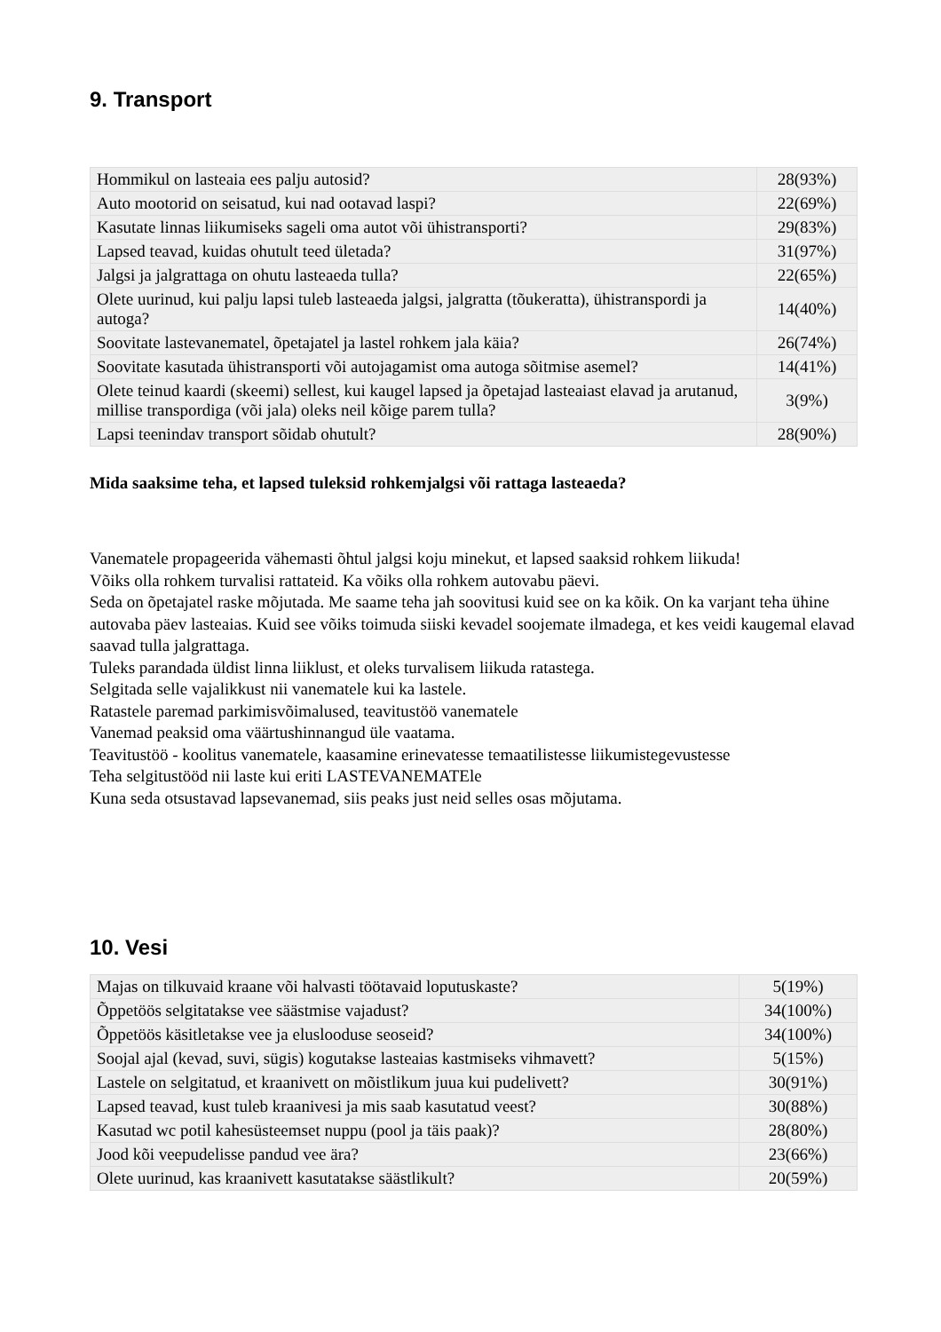9. Transport
| Hommikul on lasteaia ees palju autosid? | 28(93%) |
| Auto mootorid on seisatud, kui nad ootavad laspi? | 22(69%) |
| Kasutate linnas liikumiseks sageli oma autot või ühistransporti? | 29(83%) |
| Lapsed teavad, kuidas ohutult teed ületada? | 31(97%) |
| Jalgsi ja jalgrattaga on ohutu lasteaeda tulla? | 22(65%) |
| Olete uurinud, kui palju lapsi tuleb lasteaeda jalgsi, jalgratta (tõukeratta), ühistranspordi ja autoga? | 14(40%) |
| Soovitate lastevanematel, õpetajatel ja lastel rohkem jala käia? | 26(74%) |
| Soovitate kasutada ühistransporti või autojagamist oma autoga sõitmise asemel? | 14(41%) |
| Olete teinud kaardi (skeemi) sellest, kui kaugel lapsed ja õpetajad lasteaiast elavad ja arutanud, millise transpordiga (või jala) oleks neil kõige parem tulla? | 3(9%) |
| Lapsi teenindav transport sõidab ohutult? | 28(90%) |
Mida saaksime teha, et lapsed tuleksid rohkemjalgsi või rattaga lasteaeda?
Vanematele propageerida vähemasti õhtul jalgsi koju minekut, et lapsed saaksid rohkem liikuda!
Võiks olla rohkem turvalisi rattateid. Ka võiks olla rohkem autovabu päevi.
Seda on õpetajatel raske mõjutada. Me saame teha jah soovitusi kuid see on ka kõik. On ka varjant teha ühine autovaba päev lasteaias. Kuid see võiks toimuda siiski kevadel soojemate ilmadega, et kes veidi kaugemal elavad saavad tulla jalgrattaga.
Tuleks parandada üldist linna liiklust, et oleks turvalisem liikuda ratastega.
Selgitada selle vajalikkust nii vanematele kui ka lastele.
Ratastele paremad parkimisvõimalused, teavitustöö vanematele
Vanemad peaksid oma väärtushinnangud üle vaatama.
Teavitustöö - koolitus vanematele, kaasamine erinevatesse temaatilistesse liikumistegevustesse
Teha selgitustööd nii laste kui eriti LASTEVANEMATEle
Kuna seda otsustavad lapsevanemad, siis peaks just neid selles osas mõjutama.
10. Vesi
| Majas on tilkuvaid kraane või halvasti töötavaid loputuskaste? | 5(19%) |
| Õppetöös selgitatakse vee säästmise vajadust? | 34(100%) |
| Õppetöös käsitletakse vee ja elusloodusе seoseid? | 34(100%) |
| Soojal ajal (kevad, suvi, sügis) kogutakse lasteaias kastmiseks vihmavett? | 5(15%) |
| Lastele on selgitatud, et kraanivett on mõistlikum juua kui pudelivett? | 30(91%) |
| Lapsed teavad, kust tuleb kraanivesi ja mis saab kasutatud veest? | 30(88%) |
| Kasutad wc potil kahesüsteemset nuppu (pool ja täis paak)? | 28(80%) |
| Jood kõi veepudelisse pandud vee ära? | 23(66%) |
| Olete uurinud, kas kraanivett kasutatakse säästlikult? | 20(59%) |